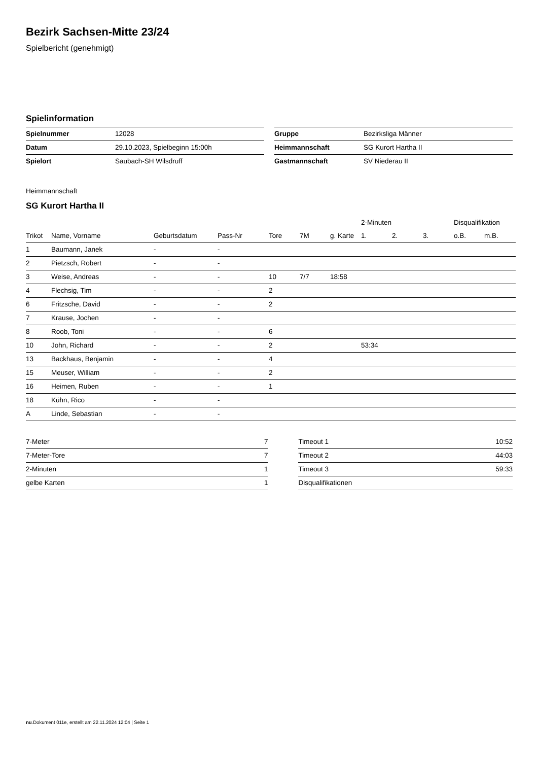Bezirk Sachsen-Mitte 23/24
Spielbericht (genehmigt)
Spielinformation
| Spielnummer | 12028 |
| Datum | 29.10.2023, Spielbeginn 15:00h |
| Spielort | Saubach-SH Wilsdruff |
| Gruppe | Bezirksliga Männer |
| Heimmannschaft | SG Kurort Hartha II |
| Gastmannschaft | SV Niederau II |
Heimmannschaft
SG Kurort Hartha II
| | | | | | | | 2-Minuten | | | Disqualifikation | |
| --- | --- | --- | --- | --- | --- | --- | --- | --- | --- | --- | --- |
| Trikot | Name, Vorname | Geburtsdatum | Pass-Nr | Tore | 7M | g. Karte | 1. | 2. | 3. | o.B. | m.B. |
| 1 | Baumann, Janek | - | - | | | | | | | | |
| 2 | Pietzsch, Robert | - | - | | | | | | | | |
| 3 | Weise, Andreas | - | - | 10 | 7/7 | 18:58 | | | | | |
| 4 | Flechsig, Tim | - | - | 2 | | | | | | | |
| 6 | Fritzsche, David | - | - | 2 | | | | | | | |
| 7 | Krause, Jochen | - | - | | | | | | | | |
| 8 | Roob, Toni | - | - | 6 | | | | | | | |
| 10 | John, Richard | - | - | 2 | | | 53:34 | | | | |
| 13 | Backhaus, Benjamin | - | - | 4 | | | | | | | |
| 15 | Meuser, William | - | - | 2 | | | | | | | |
| 16 | Heimen, Ruben | - | - | 1 | | | | | | | |
| 18 | Kühn, Rico | - | - | | | | | | | | |
| A | Linde, Sebastian | - | - | | | | | | | | |
| 7-Meter | 7 |
| 7-Meter-Tore | 7 |
| 2-Minuten | 1 |
| gelbe Karten | 1 |
| Timeout 1 | 10:52 |
| Timeout 2 | 44:03 |
| Timeout 3 | 59:33 |
| Disqualifikationen | |
nu.Dokument 011e, erstellt am 22.11.2024 12:04 | Seite 1